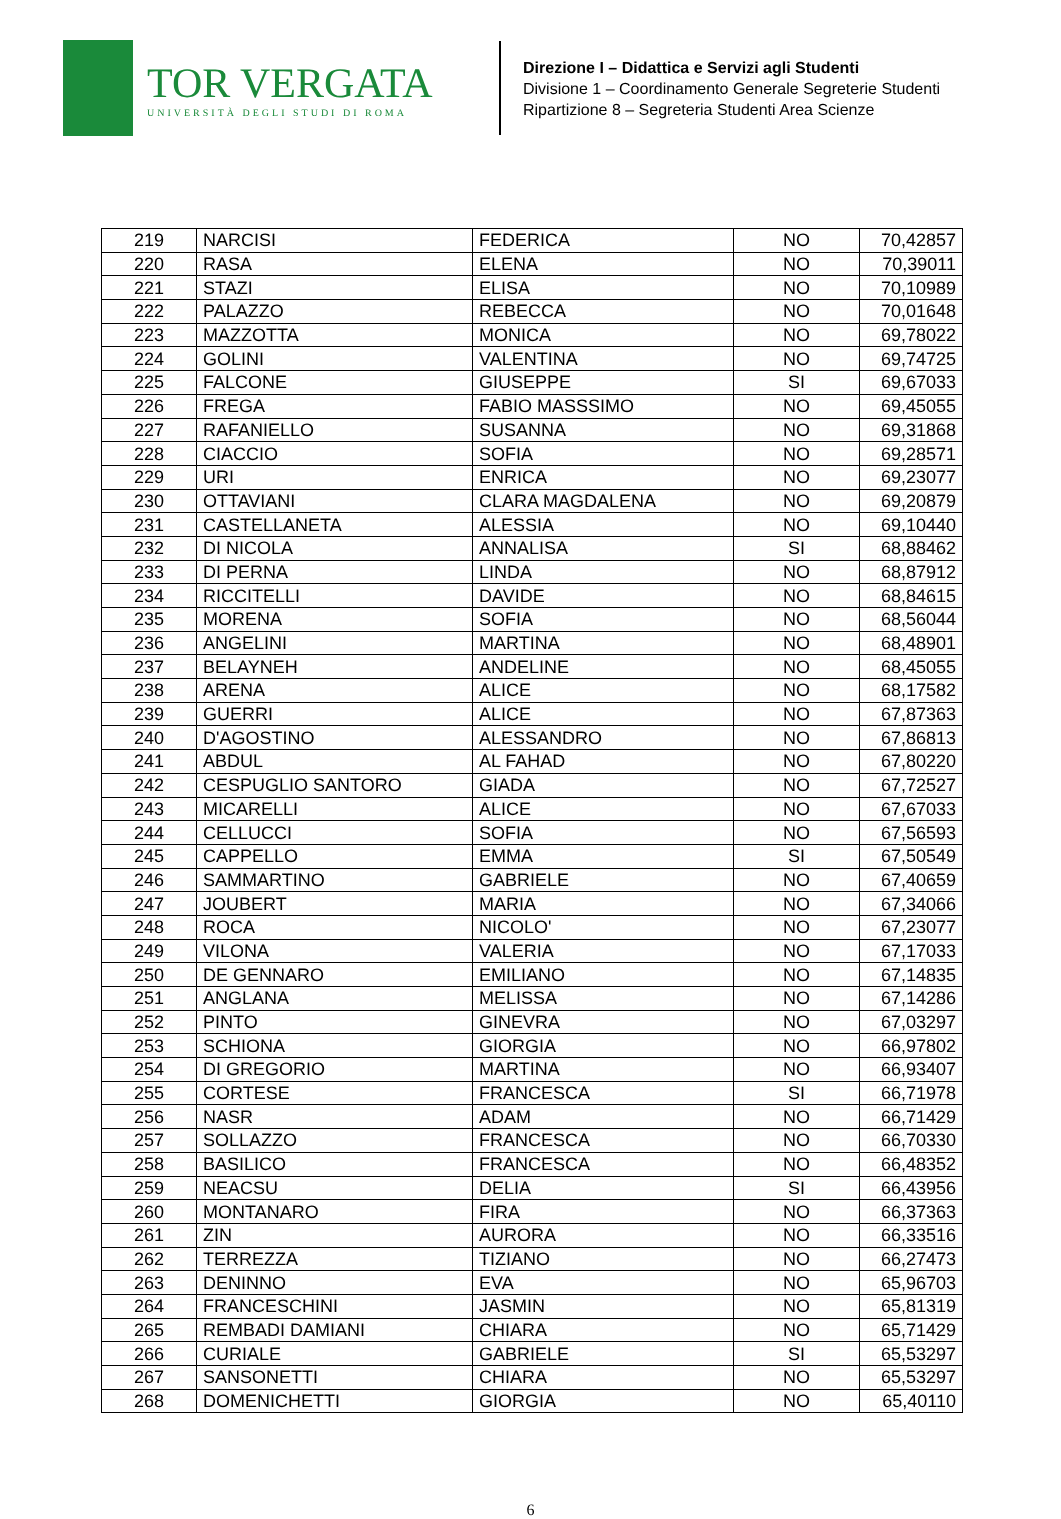TOR VERGATA
UNIVERSITÀ DEGLI STUDI DI ROMA
Direzione I – Didattica e Servizi agli Studenti
Divisione 1 – Coordinamento Generale Segreterie Studenti
Ripartizione 8 – Segreteria Studenti Area Scienze
| 219 | NARCISI | FEDERICA | NO | 70,42857 |
| 220 | RASA | ELENA | NO | 70,39011 |
| 221 | STAZI | ELISA | NO | 70,10989 |
| 222 | PALAZZO | REBECCA | NO | 70,01648 |
| 223 | MAZZOTTA | MONICA | NO | 69,78022 |
| 224 | GOLINI | VALENTINA | NO | 69,74725 |
| 225 | FALCONE | GIUSEPPE | SI | 69,67033 |
| 226 | FREGA | FABIO MASSSIMO | NO | 69,45055 |
| 227 | RAFANIELLO | SUSANNA | NO | 69,31868 |
| 228 | CIACCIO | SOFIA | NO | 69,28571 |
| 229 | URI | ENRICA | NO | 69,23077 |
| 230 | OTTAVIANI | CLARA MAGDALENA | NO | 69,20879 |
| 231 | CASTELLANETA | ALESSIA | NO | 69,10440 |
| 232 | DI NICOLA | ANNALISA | SI | 68,88462 |
| 233 | DI PERNA | LINDA | NO | 68,87912 |
| 234 | RICCITELLI | DAVIDE | NO | 68,84615 |
| 235 | MORENA | SOFIA | NO | 68,56044 |
| 236 | ANGELINI | MARTINA | NO | 68,48901 |
| 237 | BELAYNEH | ANDELINE | NO | 68,45055 |
| 238 | ARENA | ALICE | NO | 68,17582 |
| 239 | GUERRI | ALICE | NO | 67,87363 |
| 240 | D'AGOSTINO | ALESSANDRO | NO | 67,86813 |
| 241 | ABDUL | AL FAHAD | NO | 67,80220 |
| 242 | CESPUGLIO SANTORO | GIADA | NO | 67,72527 |
| 243 | MICARELLI | ALICE | NO | 67,67033 |
| 244 | CELLUCCI | SOFIA | NO | 67,56593 |
| 245 | CAPPELLO | EMMA | SI | 67,50549 |
| 246 | SAMMARTINO | GABRIELE | NO | 67,40659 |
| 247 | JOUBERT | MARIA | NO | 67,34066 |
| 248 | ROCA | NICOLO' | NO | 67,23077 |
| 249 | VILONA | VALERIA | NO | 67,17033 |
| 250 | DE GENNARO | EMILIANO | NO | 67,14835 |
| 251 | ANGLANA | MELISSA | NO | 67,14286 |
| 252 | PINTO | GINEVRA | NO | 67,03297 |
| 253 | SCHIONA | GIORGIA | NO | 66,97802 |
| 254 | DI GREGORIO | MARTINA | NO | 66,93407 |
| 255 | CORTESE | FRANCESCA | SI | 66,71978 |
| 256 | NASR | ADAM | NO | 66,71429 |
| 257 | SOLLAZZO | FRANCESCA | NO | 66,70330 |
| 258 | BASILICO | FRANCESCA | NO | 66,48352 |
| 259 | NEACSU | DELIA | SI | 66,43956 |
| 260 | MONTANARO | FIRA | NO | 66,37363 |
| 261 | ZIN | AURORA | NO | 66,33516 |
| 262 | TERREZZA | TIZIANO | NO | 66,27473 |
| 263 | DENINNO | EVA | NO | 65,96703 |
| 264 | FRANCESCHINI | JASMIN | NO | 65,81319 |
| 265 | REMBADI DAMIANI | CHIARA | NO | 65,71429 |
| 266 | CURIALE | GABRIELE | SI | 65,53297 |
| 267 | SANSONETTI | CHIARA | NO | 65,53297 |
| 268 | DOMENICHETTI | GIORGIA | NO | 65,40110 |
6